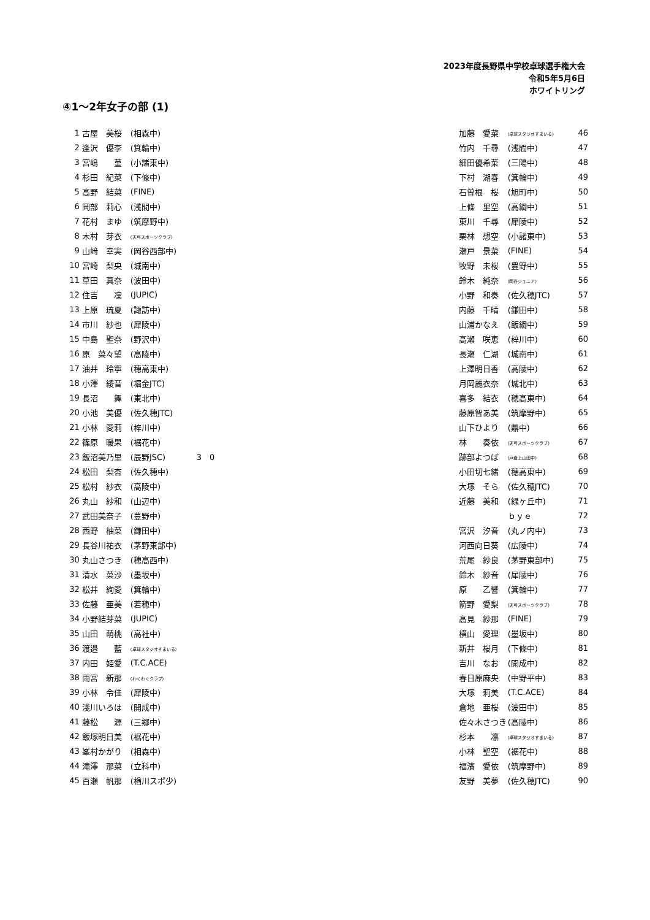2023年度長野県中学校卓球選手権大会
令和5年5月6日
ホワイトリング
④1～2年女子の部 (1)
| 1 | 古屋 美桜 | (相森中) | | 加藤 愛菜 | (卓球スタジオすまいる) | 46 |
| 2 | 逢沢 優李 | (箕輪中) | | 竹内 千尋 | (浅間中) | 47 |
| 3 | 宮嶋 菫 | (小諸東中) | | 細田優希菜 | (三陽中) | 48 |
| 4 | 杉田 紀菜 | (下條中) | | 下村 湖春 | (箕輪中) | 49 |
| 5 | 高野 結菜 | (FINE) | | 石曽根 桜 | (旭町中) | 50 |
| 6 | 岡部 莉心 | (浅間中) | | 上條 里空 | (高綱中) | 51 |
| 7 | 花村 まゆ | (筑摩野中) | | 東川 千尋 | (犀陵中) | 52 |
| 8 | 木村 芽衣 | (天弓スポーツクラブ) | | 栗林 想空 | (小諸東中) | 53 |
| 9 | 山﨑 幸実 | (岡谷西部中) | | 瀬戸 景菜 | (FINE) | 54 |
| 10 | 宮崎 梨央 | (城南中) | | 牧野 未桜 | (豊野中) | 55 |
| 11 | 草田 真奈 | (波田中) | | 鈴木 純奈 | (岡谷ジュニア) | 56 |
| 12 | 住吉 凜 | (JUPIC) | | 小野 和奏 | (佐久穂JTC) | 57 |
| 13 | 上原 琉夏 | (諏訪中) | | 内藤 千晴 | (鎌田中) | 58 |
| 14 | 市川 紗也 | (犀陵中) | | 山浦かなえ | (飯綱中) | 59 |
| 15 | 中島 聖奈 | (野沢中) | | 高瀬 咲恵 | (梓川中) | 60 |
| 16 | 原 菜々望 | (高陵中) | | 長瀬 仁湖 | (城南中) | 61 |
| 17 | 油井 玲寧 | (穂高東中) | | 上澤明日香 | (高陵中) | 62 |
| 18 | 小澤 綾音 | (堀金JTC) | | 月岡麗衣奈 | (城北中) | 63 |
| 19 | 長沼 舞 | (東北中) | | 喜多 結衣 | (穂高東中) | 64 |
| 20 | 小池 美優 | (佐久穂JTC) | | 藤原智あ美 | (筑摩野中) | 65 |
| 21 | 小林 愛莉 | (梓川中) | | 山下ひより | (鼎中) | 66 |
| 22 | 篠原 暖果 | (裾花中) | | 林 奏依 | (天弓スポーツクラブ) | 67 |
| 23 | 飯沼美乃里 | (辰野JSC) | 3 0 | 跡部よつば | (戸倉上山田中) | 68 |
| 24 | 松田 梨杏 | (佐久穂中) | | 小田切七緒 | (穂高東中) | 69 |
| 25 | 松村 紗衣 | (高陵中) | | 大塚 そら | (佐久穂JTC) | 70 |
| 26 | 丸山 紗和 | (山辺中) | | 近藤 美和 | (緑ヶ丘中) | 71 |
| 27 | 武田美奈子 | (豊野中) | | | ｂｙｅ | 72 |
| 28 | 西野 柚菜 | (鎌田中) | | 宮沢 汐音 | (丸ノ内中) | 73 |
| 29 | 長谷川祐衣 | (茅野東部中) | | 河西向日葵 | (広陵中) | 74 |
| 30 | 丸山さつき | (穂高西中) | | 荒尾 紗良 | (茅野東部中) | 75 |
| 31 | 清水 菜沙 | (墨坂中) | | 鈴木 紗音 | (犀陵中) | 76 |
| 32 | 松井 絢愛 | (箕輪中) | | 原 乙響 | (箕輪中) | 77 |
| 33 | 佐藤 亜美 | (若穂中) | | 箭野 愛梨 | (天弓スポーツクラブ) | 78 |
| 34 | 小野結芽菜 | (JUPIC) | | 高見 紗那 | (FINE) | 79 |
| 35 | 山田 萌桃 | (高社中) | | 横山 愛理 | (墨坂中) | 80 |
| 36 | 渡邉 藍 | (卓球スタジオすまいる) | | 新井 桜月 | (下條中) | 81 |
| 37 | 内田 姫愛 | (T.C.ACE) | | 吉川 なお | (開成中) | 82 |
| 38 | 雨宮 新那 | (わくわくクラブ) | | 春日原麻央 | (中野平中) | 83 |
| 39 | 小林 令佳 | (犀陵中) | | 大塚 莉美 | (T.C.ACE) | 84 |
| 40 | 淺川いろは | (開成中) | | 倉地 亜桜 | (波田中) | 85 |
| 41 | 藤松 源 | (三郷中) | | 佐々木さつき | (高陵中) | 86 |
| 42 | 飯塚明日美 | (裾花中) | | 杉本 凛 | (卓球スタジオすまいる) | 87 |
| 43 | 峯村かがり | (相森中) | | 小林 聖空 | (裾花中) | 88 |
| 44 | 滝澤 那菜 | (立科中) | | 福濱 愛依 | (筑摩野中) | 89 |
| 45 | 百瀬 帆那 | (楢川スポ少) | | 友野 美夢 | (佐久穂JTC) | 90 |